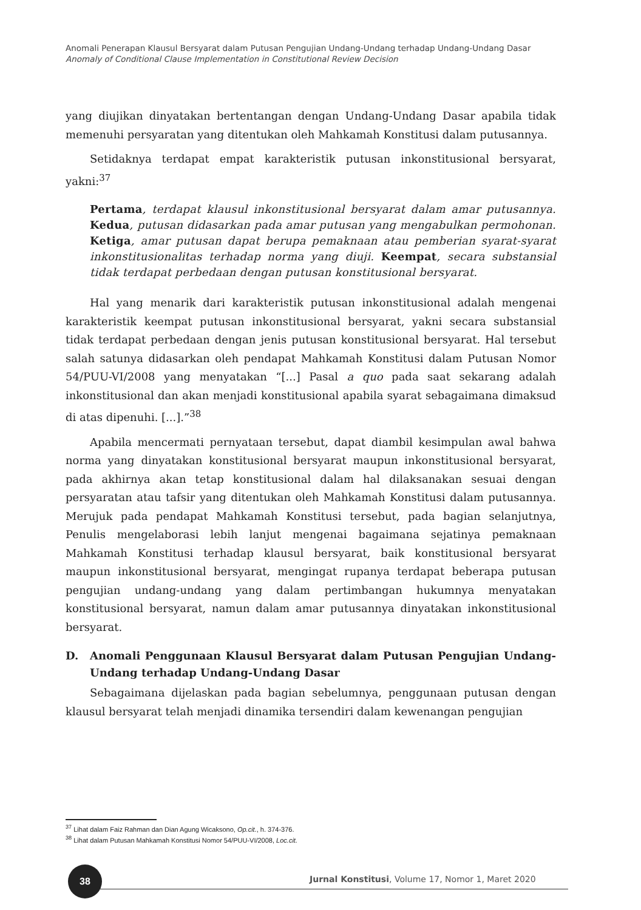Anomali Penerapan Klausul Bersyarat dalam Putusan Pengujian Undang-Undang terhadap Undang-Undang Dasar
Anomaly of Conditional Clause Implementation in Constitutional Review Decision
yang diujikan dinyatakan bertentangan dengan Undang-Undang Dasar apabila tidak memenuhi persyaratan yang ditentukan oleh Mahkamah Konstitusi dalam putusannya.
Setidaknya terdapat empat karakteristik putusan inkonstitusional bersyarat, yakni:<sup>37</sup>
Pertama, terdapat klausul inkonstitusional bersyarat dalam amar putusannya. Kedua, putusan didasarkan pada amar putusan yang mengabulkan permohonan. Ketiga, amar putusan dapat berupa pemaknaan atau pemberian syarat-syarat inkonstitusionalitas terhadap norma yang diuji. Keempat, secara substansial tidak terdapat perbedaan dengan putusan konstitusional bersyarat.
Hal yang menarik dari karakteristik putusan inkonstitusional adalah mengenai karakteristik keempat putusan inkonstitusional bersyarat, yakni secara substansial tidak terdapat perbedaan dengan jenis putusan konstitusional bersyarat. Hal tersebut salah satunya didasarkan oleh pendapat Mahkamah Konstitusi dalam Putusan Nomor 54/PUU-VI/2008 yang menyatakan “[...] Pasal a quo pada saat sekarang adalah inkonstitusional dan akan menjadi konstitusional apabila syarat sebagaimana dimaksud di atas dipenuhi. [...].”<sup>38</sup>
Apabila mencermati pernyataan tersebut, dapat diambil kesimpulan awal bahwa norma yang dinyatakan konstitusional bersyarat maupun inkonstitusional bersyarat, pada akhirnya akan tetap konstitusional dalam hal dilaksanakan sesuai dengan persyaratan atau tafsir yang ditentukan oleh Mahkamah Konstitusi dalam putusannya. Merujuk pada pendapat Mahkamah Konstitusi tersebut, pada bagian selanjutnya, Penulis mengelaborasi lebih lanjut mengenai bagaimana sejatinya pemaknaan Mahkamah Konstitusi terhadap klausul bersyarat, baik konstitusional bersyarat maupun inkonstitusional bersyarat, mengingat rupanya terdapat beberapa putusan pengujian undang-undang yang dalam pertimbangan hukumnya menyatakan konstitusional bersyarat, namun dalam amar putusannya dinyatakan inkonstitusional bersyarat.
D. Anomali Penggunaan Klausul Bersyarat dalam Putusan Pengujian Undang-Undang terhadap Undang-Undang Dasar
Sebagaimana dijelaskan pada bagian sebelumnya, penggunaan putusan dengan klausul bersyarat telah menjadi dinamika tersendiri dalam kewenangan pengujian
<sup>37</sup> Lihat dalam Faiz Rahman dan Dian Agung Wicaksono, Op.cit., h. 374-376.
<sup>38</sup> Lihat dalam Putusan Mahkamah Konstitusi Nomor 54/PUU-VI/2008, Loc.cit.
38
Jurnal Konstitusi, Volume 17, Nomor 1, Maret 2020